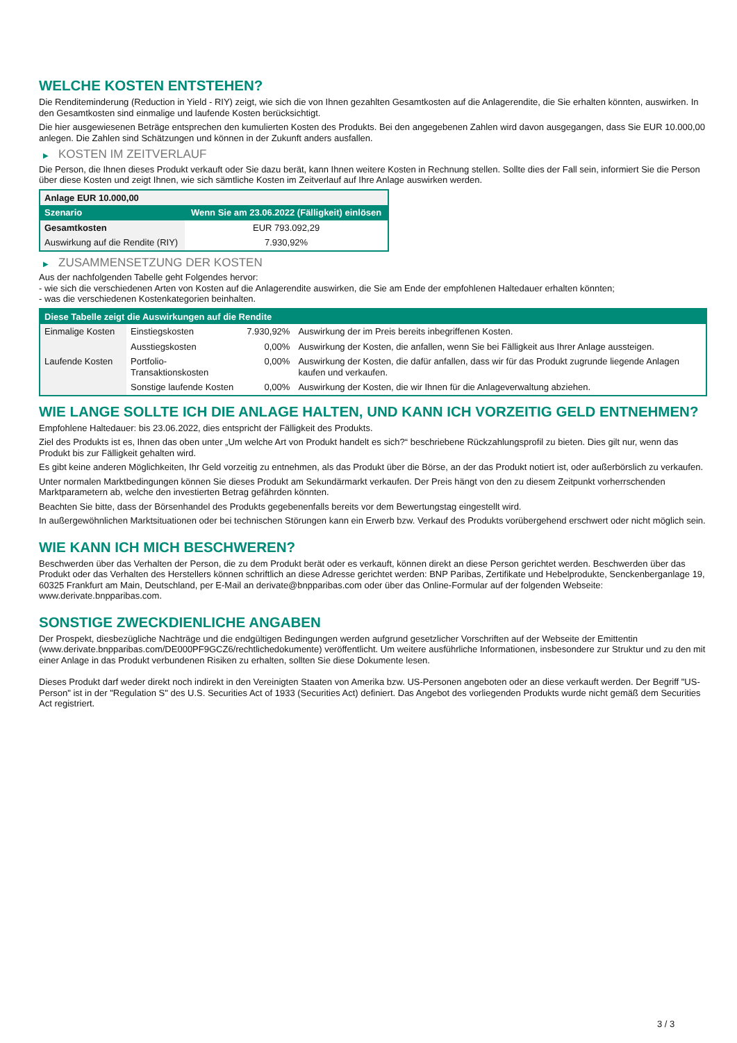WELCHE KOSTEN ENTSTEHEN?
Die Renditeminderung (Reduction in Yield - RIY) zeigt, wie sich die von Ihnen gezahlten Gesamtkosten auf die Anlagerendite, die Sie erhalten könnten, auswirken. In den Gesamtkosten sind einmalige und laufende Kosten berücksichtigt.
Die hier ausgewiesenen Beträge entsprechen den kumulierten Kosten des Produkts. Bei den angegebenen Zahlen wird davon ausgegangen, dass Sie EUR 10.000,00 anlegen. Die Zahlen sind Schätzungen und können in der Zukunft anders ausfallen.
▶ KOSTEN IM ZEITVERLAUF
Die Person, die Ihnen dieses Produkt verkauft oder Sie dazu berät, kann Ihnen weitere Kosten in Rechnung stellen. Sollte dies der Fall sein, informiert Sie die Person über diese Kosten und zeigt Ihnen, wie sich sämtliche Kosten im Zeitverlauf auf Ihre Anlage auswirken werden.
| Anlage EUR 10.000,00 | |
| Szenario | Wenn Sie am 23.06.2022 (Fälligkeit) einlösen |
| Gesamtkosten | EUR 793.092,29 |
| Auswirkung auf die Rendite (RIY) | 7.930,92% |
▶ ZUSAMMENSETZUNG DER KOSTEN
Aus der nachfolgenden Tabelle geht Folgendes hervor:
- wie sich die verschiedenen Arten von Kosten auf die Anlagerendite auswirken, die Sie am Ende der empfohlenen Haltedauer erhalten könnten;
- was die verschiedenen Kostenkategorien beinhalten.
| Diese Tabelle zeigt die Auswirkungen auf die Rendite | | | |
| Einmalige Kosten | Einstiegskosten | 7.930,92% | Auswirkung der im Preis bereits inbegriffenen Kosten. |
| | Ausstiegskosten | 0,00% | Auswirkung der Kosten, die anfallen, wenn Sie bei Fälligkeit aus Ihrer Anlage aussteigen. |
| Laufende Kosten | Portfolio-Transaktionskosten | 0,00% | Auswirkung der Kosten, die dafür anfallen, dass wir für das Produkt zugrunde liegende Anlagen kaufen und verkaufen. |
| | Sonstige laufende Kosten | 0,00% | Auswirkung der Kosten, die wir Ihnen für die Anlageverwaltung abziehen. |
WIE LANGE SOLLTE ICH DIE ANLAGE HALTEN, UND KANN ICH VORZEITIG GELD ENTNEHMEN?
Empfohlene Haltedauer: bis 23.06.2022, dies entspricht der Fälligkeit des Produkts.
Ziel des Produkts ist es, Ihnen das oben unter „Um welche Art von Produkt handelt es sich?“ beschriebene Rückzahlungsprofil zu bieten. Dies gilt nur, wenn das Produkt bis zur Fälligkeit gehalten wird.
Es gibt keine anderen Möglichkeiten, Ihr Geld vorzeitig zu entnehmen, als das Produkt über die Börse, an der das Produkt notiert ist, oder außerbörslich zu verkaufen.
Unter normalen Marktbedingungen können Sie dieses Produkt am Sekundärmarkt verkaufen. Der Preis hängt von den zu diesem Zeitpunkt vorherrschenden Marktparametern ab, welche den investierten Betrag gefährden könnten.
Beachten Sie bitte, dass der Börsenhandel des Produkts gegebenenfalls bereits vor dem Bewertungstag eingestellt wird.
In außergewöhnlichen Marktsituationen oder bei technischen Störungen kann ein Erwerb bzw. Verkauf des Produkts vorübergehend erschwert oder nicht möglich sein.
WIE KANN ICH MICH BESCHWEREN?
Beschwerden über das Verhalten der Person, die zu dem Produkt berät oder es verkauft, können direkt an diese Person gerichtet werden. Beschwerden über das Produkt oder das Verhalten des Herstellers können schriftlich an diese Adresse gerichtet werden: BNP Paribas, Zertifikate und Hebelprodukte, Senckenberganlage 19, 60325 Frankfurt am Main, Deutschland, per E-Mail an derivate@bnpparibas.com oder über das Online-Formular auf der folgenden Webseite: www.derivate.bnpparibas.com.
SONSTIGE ZWECKDIENLICHE ANGABEN
Der Prospekt, diesbezügliche Nachträge und die endgültigen Bedingungen werden aufgrund gesetzlicher Vorschriften auf der Webseite der Emittentin (www.derivate.bnpparibas.com/DE000PF9GCZ6/rechtlichedokumente) veröffentlicht. Um weitere ausführliche Informationen, insbesondere zur Struktur und zu den mit einer Anlage in das Produkt verbundenen Risiken zu erhalten, sollten Sie diese Dokumente lesen.
Dieses Produkt darf weder direkt noch indirekt in den Vereinigten Staaten von Amerika bzw. US-Personen angeboten oder an diese verkauft werden. Der Begriff "US-Person" ist in der "Regulation S" des U.S. Securities Act of 1933 (Securities Act) definiert. Das Angebot des vorliegenden Produkts wurde nicht gemäß dem Securities Act registriert.
3 / 3